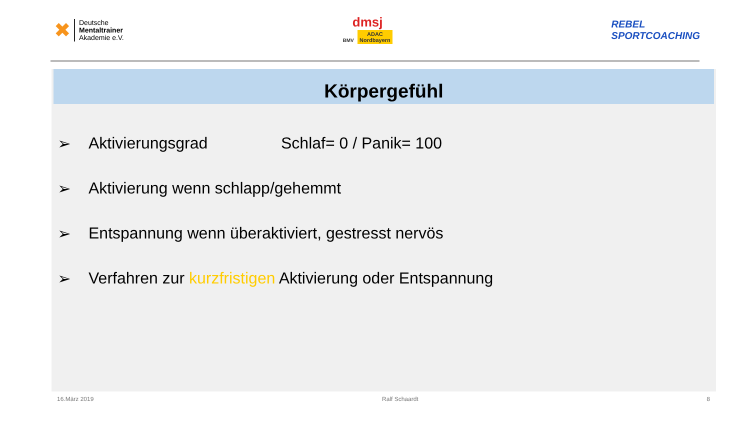✖
Deutsche
Mentaltrainer
Akademie e.V.
dmsj
BMV ADAC
Nordbayern
REBEL
SPORTCOACHING
Körpergefühl
➢ Aktivierungsgrad Schlaf= 0 / Panik= 100
➢ Aktivierung wenn schlapp/gehemmt
➢ Entspannung wenn überaktiviert, gestresst nervös
➢ Verfahren zur kurzfristigen Aktivierung oder Entspannung
16.März 2019 Ralf Schaardt 8